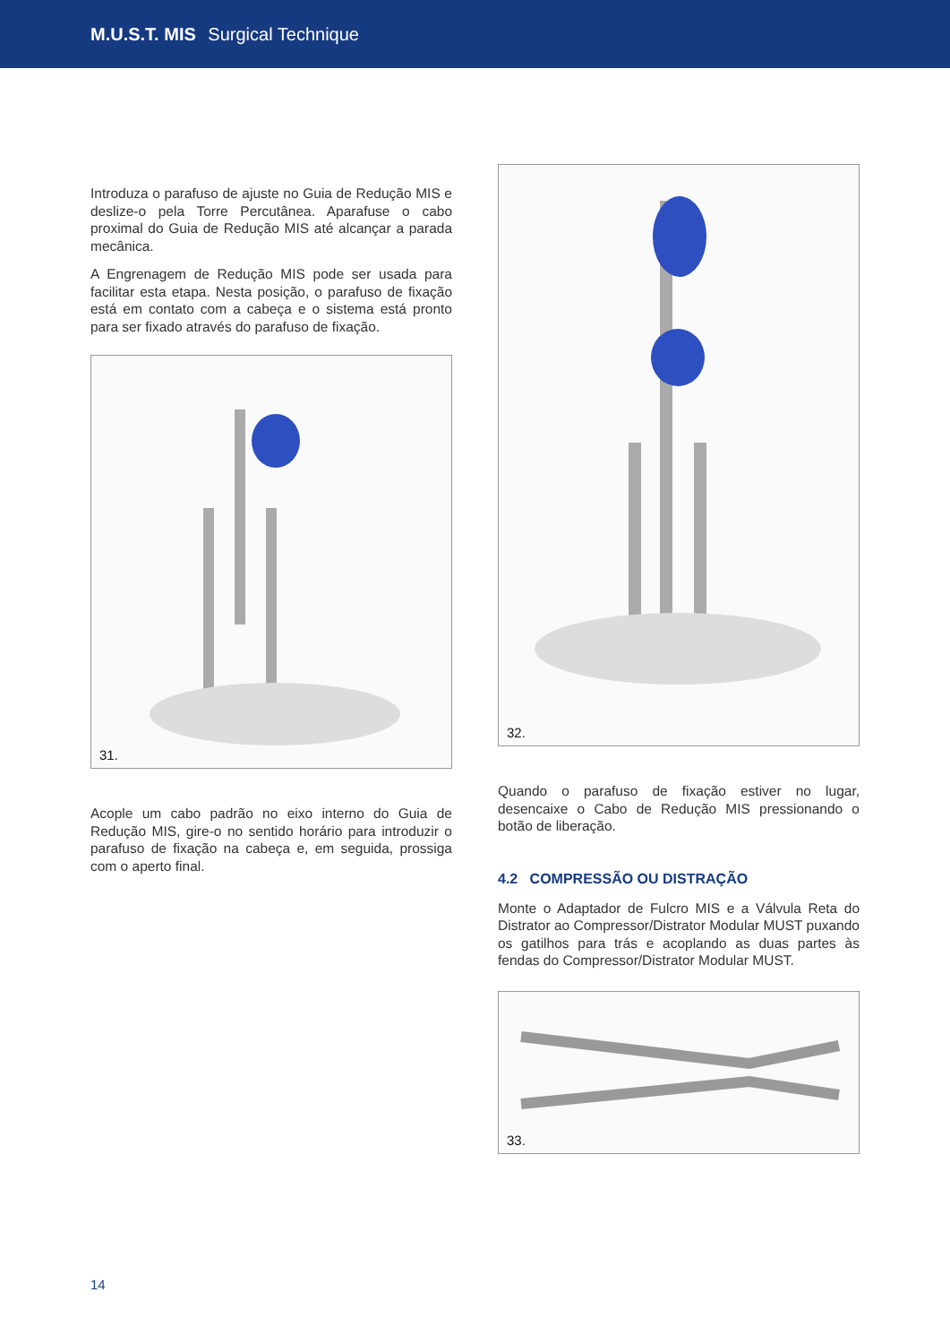M.U.S.T. MIS Surgical Technique
Introduza o parafuso de ajuste no Guia de Redução MIS e deslize-o pela Torre Percutânea. Aparafuse o cabo proximal do Guia de Redução MIS até alcançar a parada mecânica.
A Engrenagem de Redução MIS pode ser usada para facilitar esta etapa. Nesta posição, o parafuso de fixação está em contato com a cabeça e o sistema está pronto para ser fixado através do parafuso de fixação.
31.
Acople um cabo padrão no eixo interno do Guia de Redução MIS, gire-o no sentido horário para introduzir o parafuso de fixação na cabeça e, em seguida, prossiga com o aperto final.
32.
Quando o parafuso de fixação estiver no lugar, desencaixe o Cabo de Redução MIS pressionando o botão de liberação.
4.2 COMPRESSÃO OU DISTRAÇÃO
Monte o Adaptador de Fulcro MIS e a Válvula Reta do Distrator ao Compressor/Distrator Modular MUST puxando os gatilhos para trás e acoplando as duas partes às fendas do Compressor/Distrator Modular MUST.
33.
14